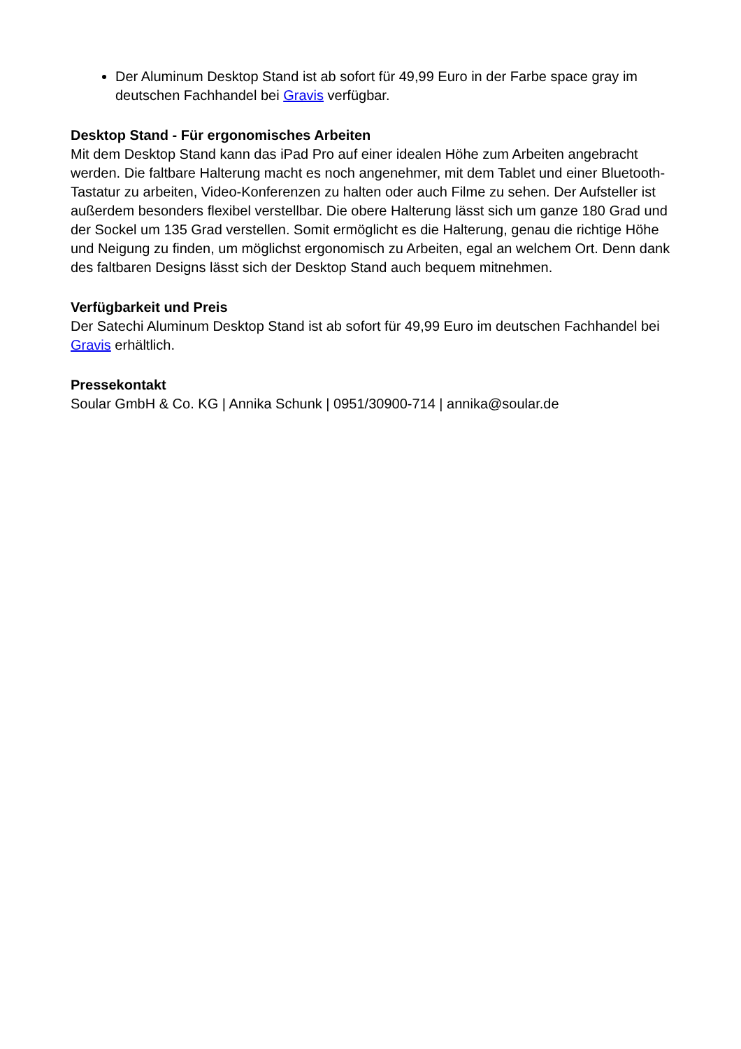Der Aluminum Desktop Stand ist ab sofort für 49,99 Euro in der Farbe space gray im deutschen Fachhandel bei Gravis verfügbar.
Desktop Stand - Für ergonomisches Arbeiten
Mit dem Desktop Stand kann das iPad Pro auf einer idealen Höhe zum Arbeiten angebracht werden. Die faltbare Halterung macht es noch angenehmer, mit dem Tablet und einer Bluetooth-Tastatur zu arbeiten, Video-Konferenzen zu halten oder auch Filme zu sehen. Der Aufsteller ist außerdem besonders flexibel verstellbar. Die obere Halterung lässt sich um ganze 180 Grad und der Sockel um 135 Grad verstellen. Somit ermöglicht es die Halterung, genau die richtige Höhe und Neigung zu finden, um möglichst ergonomisch zu Arbeiten, egal an welchem Ort. Denn dank des faltbaren Designs lässt sich der Desktop Stand auch bequem mitnehmen.
Verfügbarkeit und Preis
Der Satechi Aluminum Desktop Stand ist ab sofort für 49,99 Euro im deutschen Fachhandel bei Gravis erhältlich.
Pressekontakt
Soular GmbH & Co. KG | Annika Schunk | 0951/30900-714 | annika@soular.de